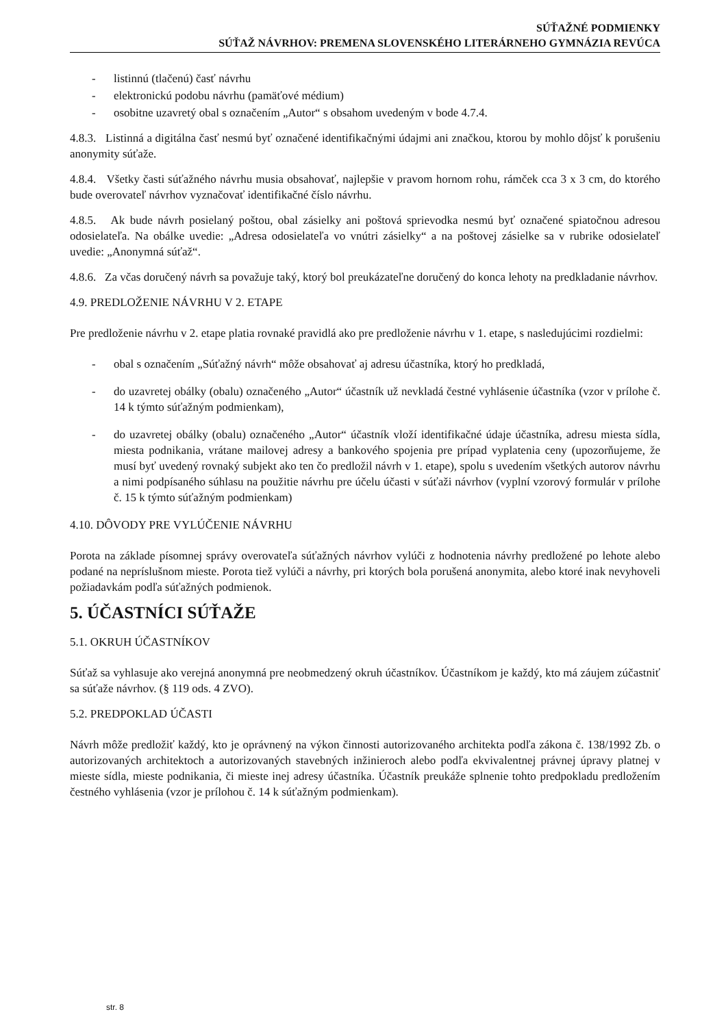SÚŤAŽNÉ PODMIENKY
SÚŤAŽ NÁVRHOV: PREMENA SLOVENSKÉHO LITERÁRNEHO GYMNÁZIA REVÚCA
- listinnú (tlačenú) časť návrhu
- elektronickú podobu návrhu (pamäťové médium)
- osobitne uzavretý obal s označením „Autor“ s obsahom uvedeným v bode 4.7.4.
4.8.3. Listinná a digitálna časť nesmú byť označené identifikačnými údajmi ani značkou, ktorou by mohlo dôjsť k porušeniu anonymity súťaže.
4.8.4. Všetky časti súťažného návrhu musia obsahovať, najlepšie v pravom hornom rohu, rámček cca 3 x 3 cm, do ktorého bude overovateľ návrhov vyznačovať identifikačné číslo návrhu.
4.8.5. Ak bude návrh posielaný poštou, obal zásielky ani poštová sprievodka nesmú byť označené spiatočnou adresou odosielateľa. Na obálke uvedie: „Adresa odosielateľa vo vnútri zásielky“ a na poštovej zásielke sa v rubrike odosielateľ uvedie: „Anonymná súťaž“.
4.8.6. Za včas doručený návrh sa považuje taký, ktorý bol preukázateľne doručený do konca lehoty na predkladanie návrhov.
4.9. PREDLOŽENIE NÁVRHU V 2. ETAPE
Pre predloženie návrhu v 2. etape platia rovnaké pravidlá ako pre predloženie návrhu v 1. etape, s nasledujúcimi rozdielmi:
- obal s označením „Súťažný návrh“ môže obsahovať aj adresu účastníka, ktorý ho predkladá,
- do uzavretej obálky (obalu) označeného „Autor“ účastník už nevkladá čestné vyhlásenie účastníka (vzor v prílohe č. 14 k týmto súťažným podmienkam),
- do uzavretej obálky (obalu) označeného „Autor“ účastník vloží identifikačné údaje účastníka, adresu miesta sídla, miesta podnikania, vrátane mailovej adresy a bankového spojenia pre prípad vyplatenia ceny (upozorňujeme, že musí byť uvedený rovnaký subjekt ako ten čo predložil návrh v 1. etape), spolu s uvedením všetkých autorov návrhu a nimi podpísaného súhlasu na použitie návrhu pre účelu účasti v súťaži návrhov (vyplní vzorový formulár v prílohe č. 15 k týmto súťažným podmienkam)
4.10. DÔVODY PRE VYLÚČENIE NÁVRHU
Porota na základe písomnej správy overovateľa súťažných návrhov vylúči z hodnotenia návrhy predložené po lehote alebo podané na neprísluš­nom mieste. Porota tiež vylúči a návrhy, pri ktorých bola porušená anonymita, alebo ktoré inak nevyhoveli požiadavkám podľa súťažných podmienok.
5. ÚČASTNÍCI SÚŤAŽE
5.1. OKRUH ÚČASTNÍKOV
Súťaž sa vyhlasuje ako verejná anonymná pre neobmedzený okruh účastníkov. Účastníkom je každý, kto má záujem zúčastniť sa súťaže návrhov. (§ 119 ods. 4 ZVO).
5.2. PREDPOKLAD ÚČASTI
Návrh môže predložiť každý, kto je oprávnený na výkon činnosti autorizovaného architekta podľa zákona č. 138/1992 Zb. o autorizovaných architektoch a autorizovaných stavebných inžinieroch alebo podľa ekvivalentnej právnej úpravy platnej v mieste sídla, mieste podnikania, či mieste inej adresy účastníka. Účastník preukáže splnenie tohto predpokladu predložením čestného vyhlásenia (vzor je prílohou č. 14 k súťažným podmienkam).
str. 8